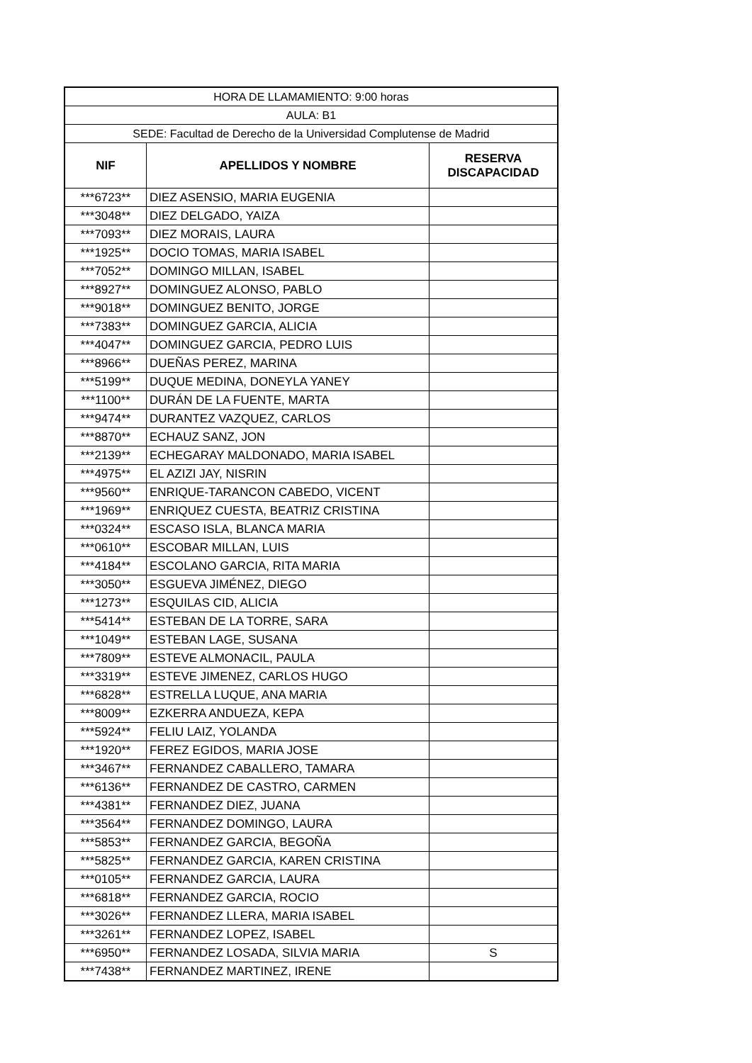| HORA DE LLAMAMIENTO: 9:00 horas | | |
| AULA: B1 | | |
| SEDE: Facultad de Derecho de la Universidad Complutense de Madrid | | |
| NIF | APELLIDOS Y NOMBRE | RESERVA DISCAPACIDAD |
| ***6723** | DIEZ ASENSIO, MARIA EUGENIA | |
| ***3048** | DIEZ DELGADO, YAIZA | |
| ***7093** | DIEZ MORAIS, LAURA | |
| ***1925** | DOCIO TOMAS, MARIA ISABEL | |
| ***7052** | DOMINGO MILLAN, ISABEL | |
| ***8927** | DOMINGUEZ ALONSO, PABLO | |
| ***9018** | DOMINGUEZ BENITO, JORGE | |
| ***7383** | DOMINGUEZ GARCIA, ALICIA | |
| ***4047** | DOMINGUEZ GARCIA, PEDRO LUIS | |
| ***8966** | DUEÑAS PEREZ, MARINA | |
| ***5199** | DUQUE MEDINA, DONEYLA YANEY | |
| ***1100** | DURÁN DE LA FUENTE, MARTA | |
| ***9474** | DURANTEZ VAZQUEZ, CARLOS | |
| ***8870** | ECHAUZ SANZ, JON | |
| ***2139** | ECHEGARAY MALDONADO, MARIA ISABEL | |
| ***4975** | EL AZIZI JAY, NISRIN | |
| ***9560** | ENRIQUE-TARANCON CABEDO, VICENT | |
| ***1969** | ENRIQUEZ CUESTA, BEATRIZ CRISTINA | |
| ***0324** | ESCASO ISLA, BLANCA MARIA | |
| ***0610** | ESCOBAR MILLAN, LUIS | |
| ***4184** | ESCOLANO GARCIA, RITA MARIA | |
| ***3050** | ESGUEVA JIMÉNEZ, DIEGO | |
| ***1273** | ESQUILAS CID, ALICIA | |
| ***5414** | ESTEBAN DE LA TORRE, SARA | |
| ***1049** | ESTEBAN LAGE, SUSANA | |
| ***7809** | ESTEVE ALMONACIL, PAULA | |
| ***3319** | ESTEVE JIMENEZ, CARLOS HUGO | |
| ***6828** | ESTRELLA LUQUE, ANA MARIA | |
| ***8009** | EZKERRA ANDUEZA, KEPA | |
| ***5924** | FELIU LAIZ, YOLANDA | |
| ***1920** | FEREZ EGIDOS, MARIA JOSE | |
| ***3467** | FERNANDEZ CABALLERO, TAMARA | |
| ***6136** | FERNANDEZ DE CASTRO, CARMEN | |
| ***4381** | FERNANDEZ DIEZ, JUANA | |
| ***3564** | FERNANDEZ DOMINGO, LAURA | |
| ***5853** | FERNANDEZ GARCIA, BEGOÑA | |
| ***5825** | FERNANDEZ GARCIA, KAREN CRISTINA | |
| ***0105** | FERNANDEZ GARCIA, LAURA | |
| ***6818** | FERNANDEZ GARCIA, ROCIO | |
| ***3026** | FERNANDEZ LLERA, MARIA ISABEL | |
| ***3261** | FERNANDEZ LOPEZ, ISABEL | |
| ***6950** | FERNANDEZ LOSADA, SILVIA MARIA | S |
| ***7438** | FERNANDEZ MARTINEZ, IRENE | |